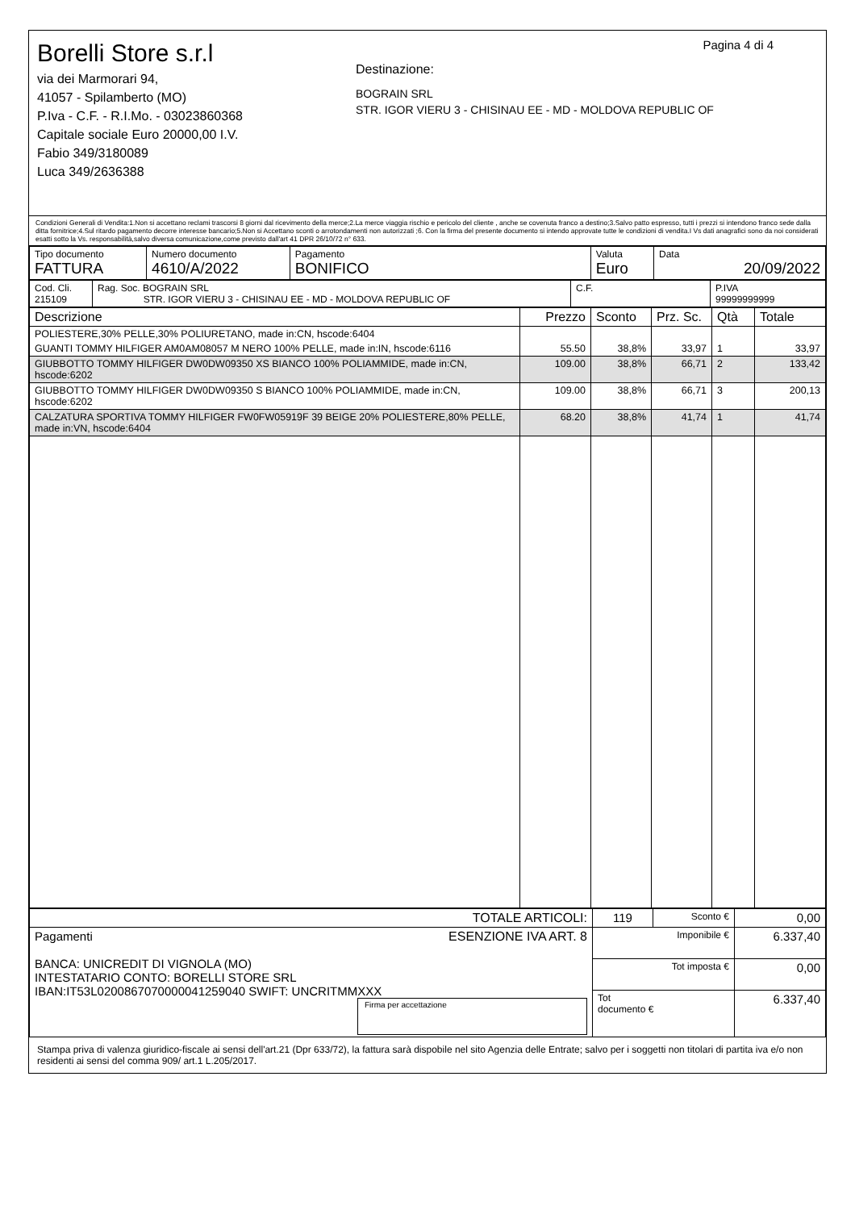Borelli Store s.r.l
via dei Marmorari 94,
41057 - Spilamberto (MO)
P.Iva - C.F. - R.I.Mo. - 03023860368
Capitale sociale Euro 20000,00 I.V.
Fabio 349/3180089
Luca 349/2636388
Pagina 4 di 4
Destinazione:
BOGRAIN SRL
STR. IGOR VIERU 3 - CHISINAU EE - MD - MOLDOVA REPUBLIC OF
Condizioni Generali di Vendita:1.Non si accettano reclami trascorsi 8 giorni dal ricevimento della merce;2.La merce viaggia rischio e pericolo del cliente , anche se covenuta franco a destino;3.Salvo patto espresso, tutti i prezzi si intendono franco sede dalla ditta fornitrice;4.Sul ritardo pagamento decorre interesse bancario;5.Non si Accettano sconti o arrotondamenti non autorizzati ;6. Con la firma del presente documento si intendo approvate tutte le condizioni di vendita.I Vs dati anagrafici sono da noi considerati esatti sotto la Vs. responsabilità,salvo diversa comunicazione,come previsto dall'art 41 DPR 26/10/72 n° 633.
| Tipo documento FATTURA | Numero documento 4610/A/2022 | Pagamento BONIFICO | Valuta Euro | Data 20/09/2022 |
| Cod. Cli. 215109 | Rag. Soc. BOGRAIN SRL STR. IGOR VIERU 3 - CHISINAU EE - MD - MOLDOVA REPUBLIC OF | C.F. | P.IVA 99999999999 |
| Descrizione | Prezzo | Sconto | Prz. Sc. | Qtà | Totale |
| --- | --- | --- | --- | --- | --- |
| POLIESTERE,30% PELLE,30% POLIURETANO, made in:CN, hscode:6404 | | | | | |
| GUANTI TOMMY HILFIGER AM0AM08057 M NERO 100% PELLE, made in:IN, hscode:6116 | 55.50 | 38,8% | 33,97 | 1 | 33,97 |
| GIUBBOTTO TOMMY HILFIGER DW0DW09350 XS BIANCO 100% POLIAMMIDE, made in:CN, hscode:6202 | 109.00 | 38,8% | 66,71 | 2 | 133,42 |
| GIUBBOTTO TOMMY HILFIGER DW0DW09350 S BIANCO 100% POLIAMMIDE, made in:CN, hscode:6202 | 109.00 | 38,8% | 66,71 | 3 | 200,13 |
| CALZATURA SPORTIVA TOMMY HILFIGER FW0FW05919F 39 BEIGE 20% POLIESTERE,80% PELLE, made in:VN, hscode:6404 | 68.20 | 38,8% | 41,74 | 1 | 41,74 |
| TOTALE ARTICOLI: | 119 | Sconto € | 0,00 |
| Pagamenti ESENZIONE IVA ART. 8 BANCA: UNICREDIT DI VIGNOLA (MO) INTESTATARIO CONTO: BORELLI STORE SRL IBAN:IT53L0200867070000041259040 SWIFT: UNCRITMMXXX Firma per accettazione | Imponibile € | | 6.337,40 |
| | Tot imposta € | | 0,00 |
| | Tot documento € | | 6.337,40 |
Stampa priva di valenza giuridico-fiscale ai sensi dell'art.21 (Dpr 633/72), la fattura sarà dispobile nel sito Agenzia delle Entrate; salvo per i soggetti non titolari di partita iva e/o non residenti ai sensi del comma 909/ art.1 L.205/2017.